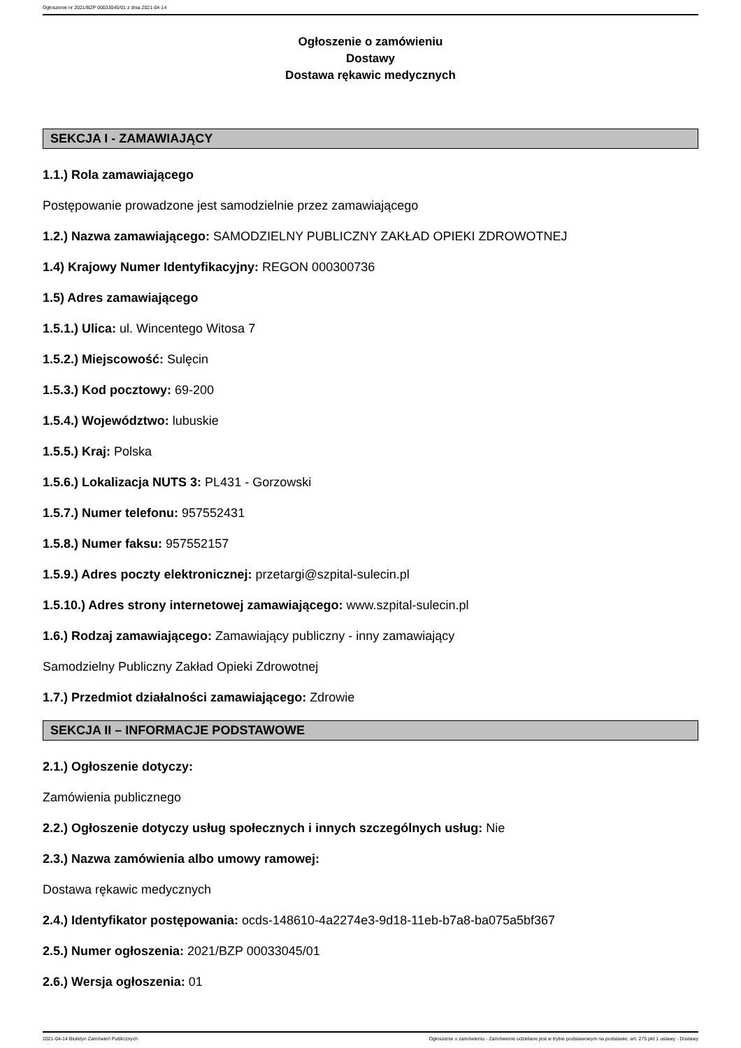Ogłoszenie nr 2021/BZP 00033045/01 z dnia 2021-04-14
Ogłoszenie o zamówieniu
Dostawy
Dostawa rękawic medycznych
SEKCJA I - ZAMAWIAJĄCY
1.1.) Rola zamawiającego
Postępowanie prowadzone jest samodzielnie przez zamawiającego
1.2.) Nazwa zamawiającego: SAMODZIELNY PUBLICZNY ZAKŁAD OPIEKI ZDROWOTNEJ
1.4) Krajowy Numer Identyfikacyjny: REGON 000300736
1.5) Adres zamawiającego
1.5.1.) Ulica: ul. Wincentego Witosa 7
1.5.2.) Miejscowość: Sulęcin
1.5.3.) Kod pocztowy: 69-200
1.5.4.) Województwo: lubuskie
1.5.5.) Kraj: Polska
1.5.6.) Lokalizacja NUTS 3: PL431 - Gorzowski
1.5.7.) Numer telefonu: 957552431
1.5.8.) Numer faksu: 957552157
1.5.9.) Adres poczty elektronicznej: przetargi@szpital-sulecin.pl
1.5.10.) Adres strony internetowej zamawiającego: www.szpital-sulecin.pl
1.6.) Rodzaj zamawiającego: Zamawiający publiczny - inny zamawiający
Samodzielny Publiczny Zakład Opieki Zdrowotnej
1.7.) Przedmiot działalności zamawiającego: Zdrowie
SEKCJA II – INFORMACJE PODSTAWOWE
2.1.) Ogłoszenie dotyczy:
Zamówienia publicznego
2.2.) Ogłoszenie dotyczy usług społecznych i innych szczególnych usług: Nie
2.3.) Nazwa zamówienia albo umowy ramowej:
Dostawa rękawic medycznych
2.4.) Identyfikator postępowania: ocds-148610-4a2274e3-9d18-11eb-b7a8-ba075a5bf367
2.5.) Numer ogłoszenia: 2021/BZP 00033045/01
2.6.) Wersja ogłoszenia: 01
2021-04-14 Biuletyn Zamówień Publicznych Ogłoszenie o zamówieniu - Zamówienie udzielane jest w trybie podstawowym na podstawie: art. 275 pkt 1 ustawy - Dostawy